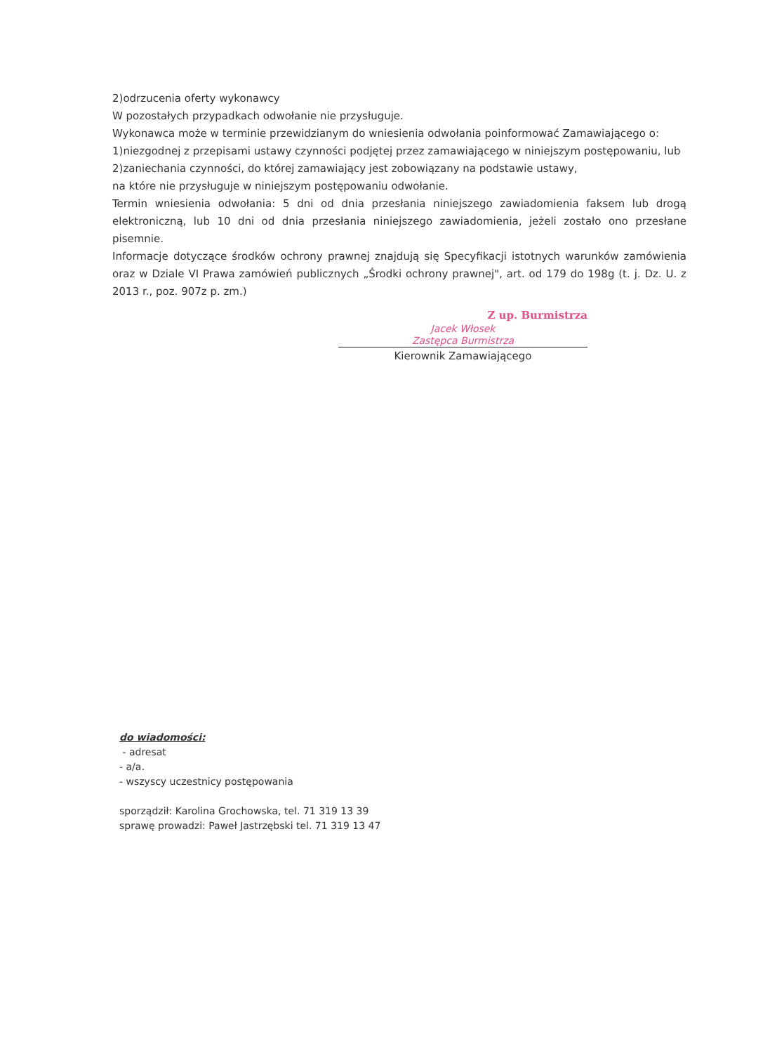2)odrzucenia oferty wykonawcy
W pozostałych przypadkach odwołanie nie przysługuje.
Wykonawca może w terminie przewidzianym do wniesienia odwołania poinformować Zamawiającego o:
1)niezgodnej z przepisami ustawy czynności podjętej przez zamawiającego w niniejszym postępowaniu, lub
2)zaniechania czynności, do której zamawiający jest zobowiązany na podstawie ustawy,
na które nie przysługuje w niniejszym postępowaniu odwołanie.
Termin wniesienia odwołania: 5 dni od dnia przesłania niniejszego zawiadomienia faksem lub drogą elektroniczną, lub 10 dni od dnia przesłania niniejszego zawiadomienia, jeżeli zostało ono przesłane pisemnie.
Informacje dotyczące środków ochrony prawnej znajdują się Specyfikacji istotnych warunków zamówienia oraz w Dziale VI Prawa zamówień publicznych „Środki ochrony prawnej", art. od 179 do 198g (t. j. Dz. U. z 2013 r., poz. 907z p. zm.)
Z up. Burmistrza
Jacek Włosek
Zastępca Burmistrza
Kierownik Zamawiającego
do wiadomości:
- adresat
- a/a.
- wszyscy uczestnicy postępowania
sporządził: Karolina Grochowska, tel. 71 319 13 39
sprawę prowadzi: Paweł Jastrzębski tel. 71 319 13 47